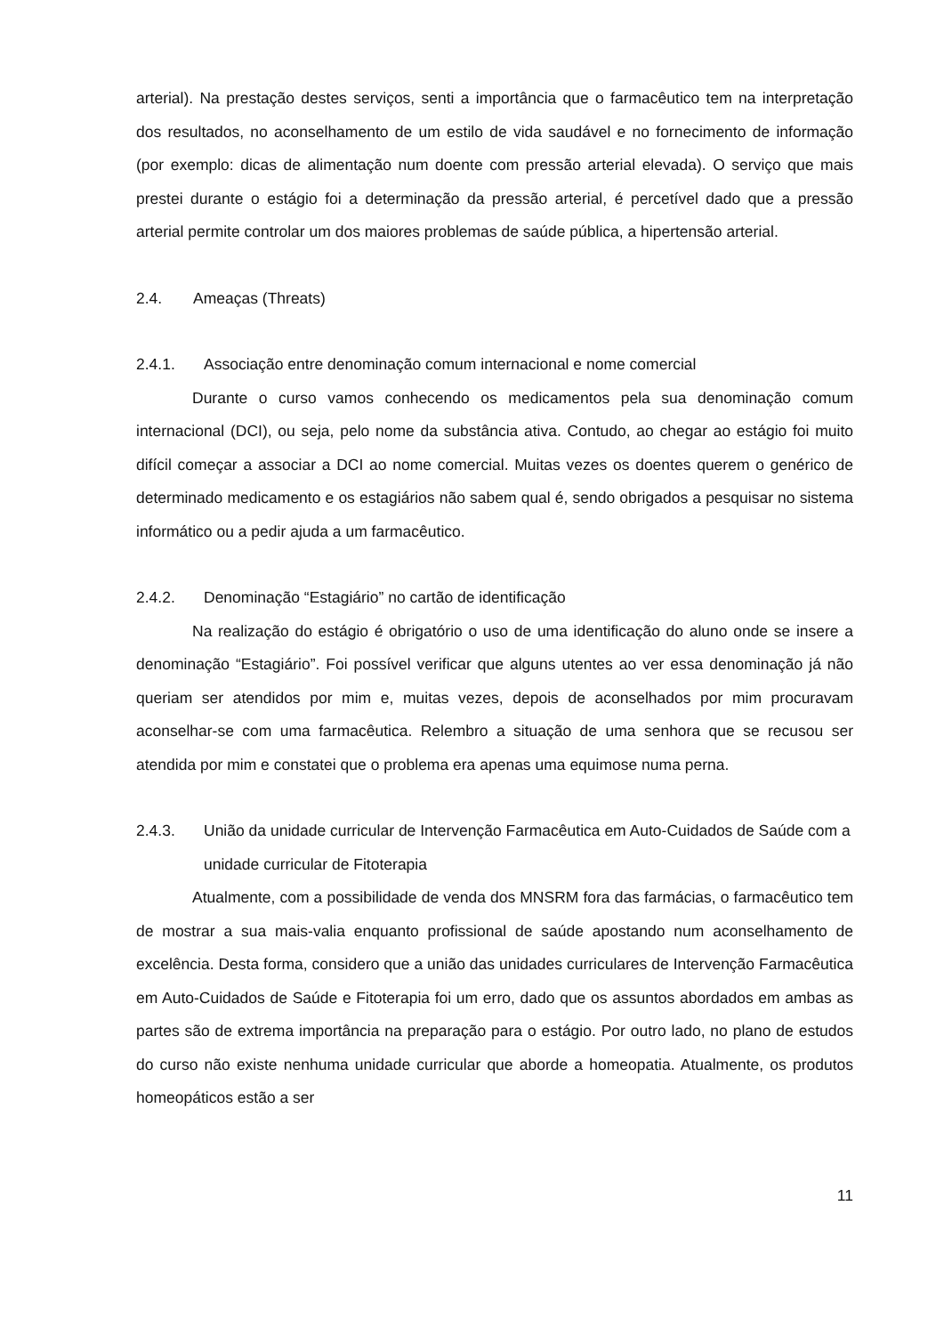arterial). Na prestação destes serviços, senti a importância que o farmacêutico tem na interpretação dos resultados, no aconselhamento de um estilo de vida saudável e no fornecimento de informação (por exemplo: dicas de alimentação num doente com pressão arterial elevada). O serviço que mais prestei durante o estágio foi a determinação da pressão arterial, é percetível dado que a pressão arterial permite controlar um dos maiores problemas de saúde pública, a hipertensão arterial.
2.4. Ameaças (Threats)
2.4.1. Associação entre denominação comum internacional e nome comercial
Durante o curso vamos conhecendo os medicamentos pela sua denominação comum internacional (DCI), ou seja, pelo nome da substância ativa. Contudo, ao chegar ao estágio foi muito difícil começar a associar a DCI ao nome comercial. Muitas vezes os doentes querem o genérico de determinado medicamento e os estagiários não sabem qual é, sendo obrigados a pesquisar no sistema informático ou a pedir ajuda a um farmacêutico.
2.4.2. Denominação “Estagiário” no cartão de identificação
Na realização do estágio é obrigatório o uso de uma identificação do aluno onde se insere a denominação “Estagiário”. Foi possível verificar que alguns utentes ao ver essa denominação já não queriam ser atendidos por mim e, muitas vezes, depois de aconselhados por mim procuravam aconselhar-se com uma farmacêutica. Relembro a situação de uma senhora que se recusou ser atendida por mim e constatei que o problema era apenas uma equimose numa perna.
2.4.3. União da unidade curricular de Intervenção Farmacêutica em Auto-Cuidados de Saúde com a unidade curricular de Fitoterapia
Atualmente, com a possibilidade de venda dos MNSRM fora das farmácias, o farmacêutico tem de mostrar a sua mais-valia enquanto profissional de saúde apostando num aconselhamento de excelência. Desta forma, considero que a união das unidades curriculares de Intervenção Farmacêutica em Auto-Cuidados de Saúde e Fitoterapia foi um erro, dado que os assuntos abordados em ambas as partes são de extrema importância na preparação para o estágio. Por outro lado, no plano de estudos do curso não existe nenhuma unidade curricular que aborde a homeopatia. Atualmente, os produtos homeopáticos estão a ser
11